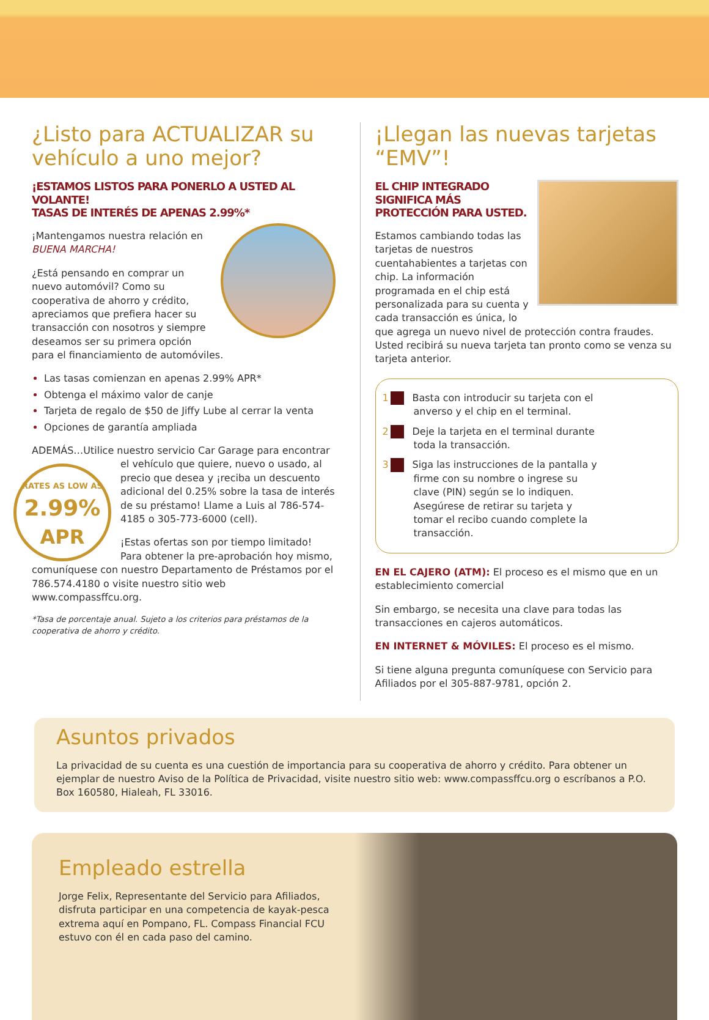¿Listo para ACTUALIZAR su vehículo a uno mejor?
¡ESTAMOS LISTOS PARA PONERLO A USTED AL VOLANTE!
TASAS DE INTERÉS DE APENAS 2.99%*
¡Mantengamos nuestra relación en BUENA MARCHA!
¿Está pensando en comprar un nuevo automóvil? Como su cooperativa de ahorro y crédito, apreciamos que prefiera hacer su transacción con nosotros y siempre deseamos ser su primera opción para el financiamiento de automóviles.
Las tasas comienzan en apenas 2.99% APR*
Obtenga el máximo valor de canje
Tarjeta de regalo de $50 de Jiffy Lube al cerrar la venta
Opciones de garantía ampliada
ADEMÁS…Utilice nuestro servicio Car Garage para encontrar RATES AS LOW AS
2.99%
APR el vehículo que quiere, nuevo o usado, al precio que desea y ¡reciba un descuento adicional del 0.25% sobre la tasa de interés de su préstamo! Llame a Luis al 786-574-4185 o 305-773-6000 (cell).
¡Estas ofertas son por tiempo limitado! Para obtener la pre-aprobación hoy mismo, comuníquese con nuestro Departamento de Préstamos por el 786.574.4180 o visite nuestro sitio web www.compassffcu.org.
*Tasa de porcentaje anual. Sujeto a los criterios para préstamos de la cooperativa de ahorro y crédito.
¡Llegan las nuevas tarjetas “EMV”!
EL CHIP INTEGRADO SIGNIFICA MÁS PROTECCIÓN PARA USTED.
Estamos cambiando todas las tarjetas de nuestros cuentahabientes a tarjetas con chip. La información programada en el chip está personalizada para su cuenta y cada transacción es única, lo que agrega un nuevo nivel de protección contra fraudes. Usted recibirá su nueva tarjeta tan pronto como se venza su tarjeta anterior.
1 Basta con introducir su tarjeta con el anverso y el chip en el terminal.
2 Deje la tarjeta en el terminal durante toda la transacción.
3 Siga las instrucciones de la pantalla y firme con su nombre o ingrese su clave (PIN) según se lo indiquen. Asegúrese de retirar su tarjeta y tomar el recibo cuando complete la transacción.
EN EL CAJERO (ATM): El proceso es el mismo que en un establecimiento comercial
Sin embargo, se necesita una clave para todas las transacciones en cajeros automáticos.
EN INTERNET & MÓVILES: El proceso es el mismo.
Si tiene alguna pregunta comuníquese con Servicio para Afiliados por el 305-887-9781, opción 2.
Asuntos privados
La privacidad de su cuenta es una cuestión de importancia para su cooperativa de ahorro y crédito. Para obtener un ejemplar de nuestro Aviso de la Política de Privacidad, visite nuestro sitio web: www.compassffcu.org o escríbanos a P.O. Box 160580, Hialeah, FL 33016.
Empleado estrella
Jorge Felix, Representante del Servicio para Afiliados, disfruta participar en una competencia de kayak-pesca extrema aquí en Pompano, FL. Compass Financial FCU estuvo con él en cada paso del camino.